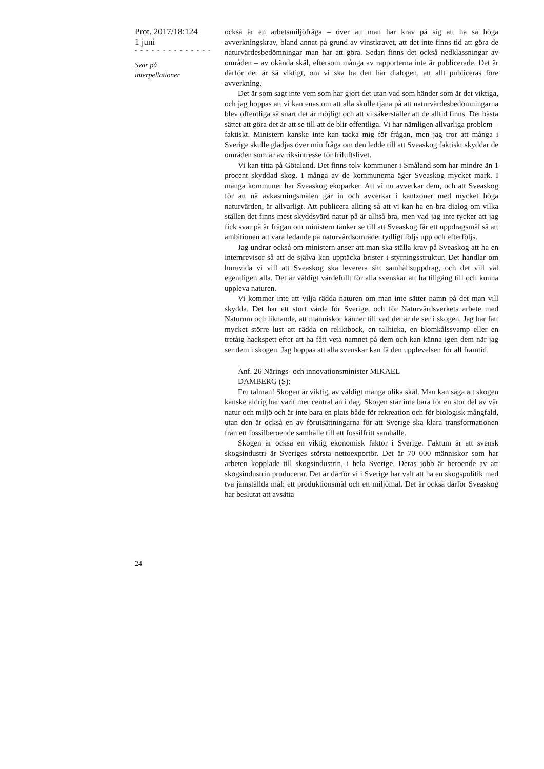Prot. 2017/18:124
1 juni
- - - - - - - - - - - - - -
Svar på
interpellationer
24
också är en arbetsmiljöfråga – över att man har krav på sig att ha så höga avverkningskrav, bland annat på grund av vinstkravet, att det inte finns tid att göra de naturvärdesbedömningar man har att göra. Sedan finns det också nedklassningar av områden – av okända skäl, eftersom många av rapporterna inte är publicerade. Det är därför det är så viktigt, om vi ska ha den här dialogen, att allt publiceras före avverkning.
Det är som sagt inte vem som har gjort det utan vad som händer som är det viktiga, och jag hoppas att vi kan enas om att alla skulle tjäna på att naturvärdesbedömningarna blev offentliga så snart det är möjligt och att vi säkerställer att de alltid finns. Det bästa sättet att göra det är att se till att de blir offentliga. Vi har nämligen allvarliga problem – faktiskt. Ministern kanske inte kan tacka mig för frågan, men jag tror att många i Sverige skulle glädjas över min fråga om den ledde till att Sveaskog faktiskt skyddar de områden som är av riksintresse för friluftslivet.
Vi kan titta på Götaland. Det finns tolv kommuner i Småland som har mindre än 1 procent skyddad skog. I många av de kommunerna äger Sveaskog mycket mark. I många kommuner har Sveaskog ekoparker. Att vi nu avverkar dem, och att Sveaskog för att nå avkastningsmålen går in och avverkar i kantzoner med mycket höga naturvärden, är allvarligt. Att publicera allting så att vi kan ha en bra dialog om vilka ställen det finns mest skyddsvärd natur på är alltså bra, men vad jag inte tycker att jag fick svar på är frågan om ministern tänker se till att Sveaskog får ett uppdragsmål så att ambitionen att vara ledande på naturvårdsområdet tydligt följs upp och efterföljs.
Jag undrar också om ministern anser att man ska ställa krav på Sveaskog att ha en internrevisor så att de själva kan upptäcka brister i styrningsstruktur. Det handlar om huruvida vi vill att Sveaskog ska leverera sitt samhällsuppdrag, och det vill väl egentligen alla. Det är väldigt värdefullt för alla svenskar att ha tillgång till och kunna uppleva naturen.
Vi kommer inte att vilja rädda naturen om man inte sätter namn på det man vill skydda. Det har ett stort värde för Sverige, och för Naturvårdsverkets arbete med Naturum och liknande, att människor känner till vad det är de ser i skogen. Jag har fått mycket större lust att rädda en reliktbock, en tallticka, en blomkålssvamp eller en tretåig hackspett efter att ha fått veta namnet på dem och kan känna igen dem när jag ser dem i skogen. Jag hoppas att alla svenskar kan få den upplevelsen för all framtid.
Anf. 26 Närings- och innovationsminister MIKAEL
DAMBERG (S):
Fru talman! Skogen är viktig, av väldigt många olika skäl. Man kan säga att skogen kanske aldrig har varit mer central än i dag. Skogen står inte bara för en stor del av vår natur och miljö och är inte bara en plats både för rekreation och för biologisk mångfald, utan den är också en av förutsättningarna för att Sverige ska klara transformationen från ett fossilberoende samhälle till ett fossilfritt samhälle.
Skogen är också en viktig ekonomisk faktor i Sverige. Faktum är att svensk skogsindustri är Sveriges största nettoexportör. Det är 70 000 människor som har arbeten kopplade till skogsindustrin, i hela Sverige. Deras jobb är beroende av att skogsindustrin producerar. Det är därför vi i Sverige har valt att ha en skogspolitik med två jämställda mål: ett produktionsmål och ett miljömål. Det är också därför Sveaskog har beslutat att avsätta